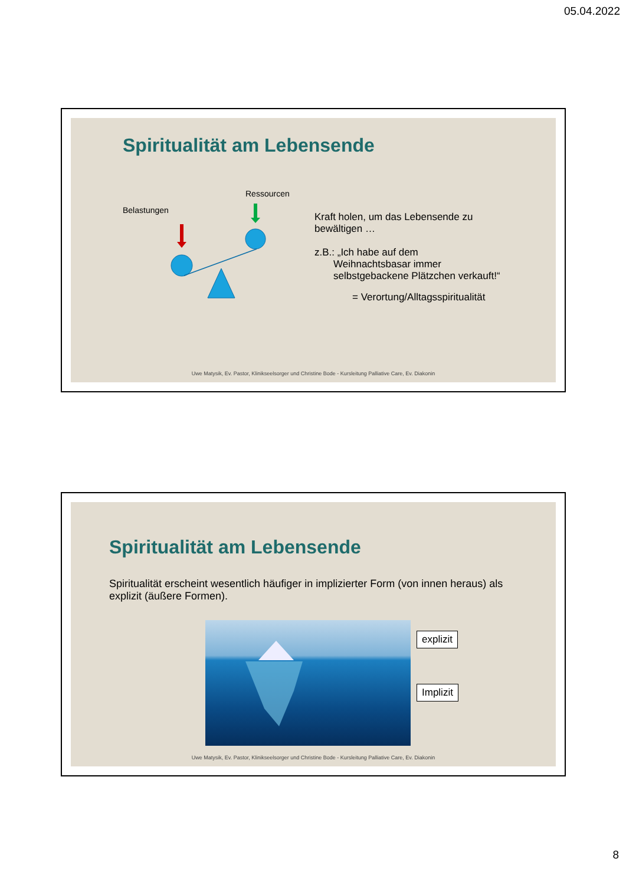05.04.2022
Spiritualität am Lebensende
Ressourcen
Belastungen
Kraft holen, um das Lebensende zu bewältigen …
z.B.: „Ich habe auf dem
Weihnachtsbasar immer selbstgebackene Plätzchen verkauft!“
= Verortung/Alltagsspiritualität
Uwe Matysik, Ev. Pastor, Klinikseelsorger und Christine Bode - Kursleitung Palliative Care, Ev. Diakonin
Spiritualität am Lebensende
Spiritualität erscheint wesentlich häufiger in implizierter Form (von innen heraus) als explizit (äußere Formen).
explizit
Implizit
Uwe Matysik, Ev. Pastor, Klinikseelsorger und Christine Bode - Kursleitung Palliative Care, Ev. Diakonin
8